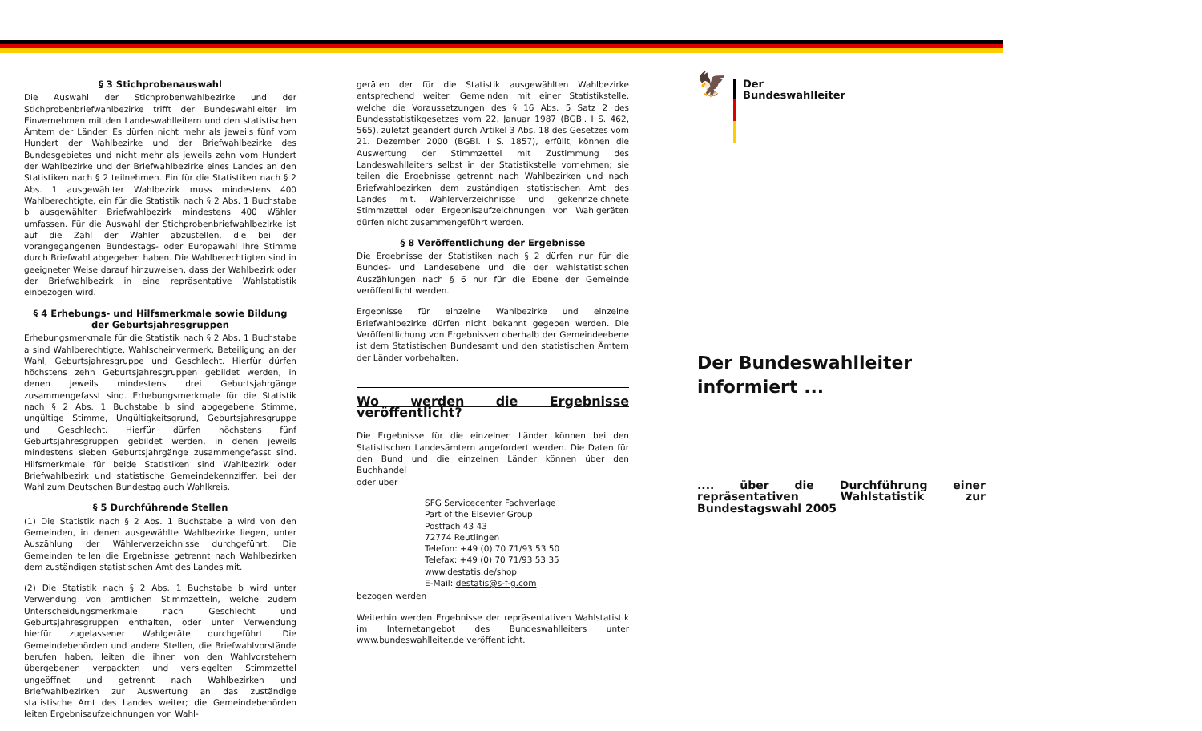§ 3 Stichprobenauswahl
Die Auswahl der Stichprobenwahlbezirke und der Stichprobenbriefwahlbezirke trifft der Bundeswahlleiter im Einvernehmen mit den Landeswahlleitern und den statistischen Ämtern der Länder. Es dürfen nicht mehr als jeweils fünf vom Hundert der Wahlbezirke und der Briefwahlbezirke des Bundesgebietes und nicht mehr als jeweils zehn vom Hundert der Wahlbezirke und der Briefwahlbezirke eines Landes an den Statistiken nach § 2 teilnehmen. Ein für die Statistiken nach § 2 Abs. 1 ausgewählter Wahlbezirk muss mindestens 400 Wahlberechtigte, ein für die Statistik nach § 2 Abs. 1 Buchstabe b ausgewählter Briefwahlbezirk mindestens 400 Wähler umfassen. Für die Auswahl der Stichprobenbriefwahlbezirke ist auf die Zahl der Wähler abzustellen, die bei der vorangegangenen Bundestags- oder Europawahl ihre Stimme durch Briefwahl abgegeben haben. Die Wahlberechtigten sind in geeigneter Weise darauf hinzuweisen, dass der Wahlbezirk oder der Briefwahlbezirk in eine repräsentative Wahlstatistik einbezogen wird.
§ 4 Erhebungs- und Hilfsmerkmale sowie Bildung der Geburtsjahresgruppen
Erhebungsmerkmale für die Statistik nach § 2 Abs. 1 Buchstabe a sind Wahlberechtigte, Wahlscheinvermerk, Beteiligung an der Wahl, Geburtsjahresgruppe und Geschlecht. Hierfür dürfen höchstens zehn Geburtsjahresgruppen gebildet werden, in denen jeweils mindestens drei Geburtsjahrgänge zusammengefasst sind. Erhebungsmerkmale für die Statistik nach § 2 Abs. 1 Buchstabe b sind abgegebene Stimme, ungültige Stimme, Ungültigkeitsgrund, Geburtsjahresgruppe und Geschlecht. Hierfür dürfen höchstens fünf Geburtsjahresgruppen gebildet werden, in denen jeweils mindestens sieben Geburtsjahrgänge zusammengefasst sind. Hilfsmerkmale für beide Statistiken sind Wahlbezirk oder Briefwahlbezirk und statistische Gemeindekennziffer, bei der Wahl zum Deutschen Bundestag auch Wahlkreis.
§ 5 Durchführende Stellen
(1) Die Statistik nach § 2 Abs. 1 Buchstabe a wird von den Gemeinden, in denen ausgewählte Wahlbezirke liegen, unter Auszählung der Wählerverzeichnisse durchgeführt. Die Gemeinden teilen die Ergebnisse getrennt nach Wahlbezirken dem zuständigen statistischen Amt des Landes mit.
(2) Die Statistik nach § 2 Abs. 1 Buchstabe b wird unter Verwendung von amtlichen Stimmzetteln, welche zudem Unterscheidungsmerkmale nach Geschlecht und Geburtsjahresgruppen enthalten, oder unter Verwendung hierfür zugelassener Wahlgeräte durchgeführt. Die Gemeindebehörden und andere Stellen, die Briefwahlvorstände berufen haben, leiten die ihnen von den Wahlvorstehern übergebenen verpackten und versiegelten Stimmzettel ungeöffnet und getrennt nach Wahlbezirken und Briefwahlbezirken zur Auswertung an das zuständige statistische Amt des Landes weiter; die Gemeindebehörden leiten Ergebnisaufzeichnungen von Wahl-
geräten der für die Statistik ausgewählten Wahlbezirke entsprechend weiter. Gemeinden mit einer Statistikstelle, welche die Voraussetzungen des § 16 Abs. 5 Satz 2 des Bundesstatistikgesetzes vom 22. Januar 1987 (BGBl. I S. 462, 565), zuletzt geändert durch Artikel 3 Abs. 18 des Gesetzes vom 21. Dezember 2000 (BGBl. I S. 1857), erfüllt, können die Auswertung der Stimmzettel mit Zustimmung des Landeswahlleiters selbst in der Statistikstelle vornehmen; sie teilen die Ergebnisse getrennt nach Wahlbezirken und nach Briefwahlbezirken dem zuständigen statistischen Amt des Landes mit. Wählerverzeichnisse und gekennzeichnete Stimmzettel oder Ergebnisaufzeichnungen von Wahlgeräten dürfen nicht zusammengeführt werden.
§ 8 Veröffentlichung der Ergebnisse
Die Ergebnisse der Statistiken nach § 2 dürfen nur für die Bundes- und Landesebene und die der wahlstatistischen Auszählungen nach § 6 nur für die Ebene der Gemeinde veröffentlicht werden.
Ergebnisse für einzelne Wahlbezirke und einzelne Briefwahlbezirke dürfen nicht bekannt gegeben werden. Die Veröffentlichung von Ergebnissen oberhalb der Gemeindeebene ist dem Statistischen Bundesamt und den statistischen Ämtern der Länder vorbehalten.
Wo werden die Ergebnisse veröffentlicht?
Die Ergebnisse für die einzelnen Länder können bei den Statistischen Landesämtern angefordert werden. Die Daten für den Bund und die einzelnen Länder können über den Buchhandel
oder über
SFG Servicecenter Fachverlage
Part of the Elsevier Group
Postfach 43 43
72774 Reutlingen
Telefon: +49 (0) 70 71/93 53 50
Telefax: +49 (0) 70 71/93 53 35
www.destatis.de/shop
E-Mail: destatis@s-f-g.com
bezogen werden
Weiterhin werden Ergebnisse der repräsentativen Wahlstatistik im Internetangebot des Bundeswahlleiters unter www.bundeswahlleiter.de veröffentlicht.
🦅 Der
Bundeswahlleiter
Der Bundeswahlleiter
informiert ...
.... über die Durchführung einer repräsentativen Wahlstatistik zur Bundestagswahl 2005